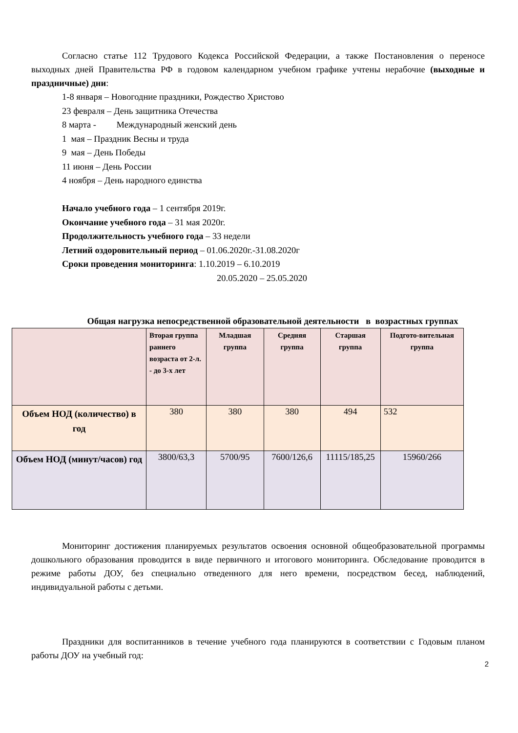Согласно статье 112 Трудового Кодекса Российской Федерации, а также Постановления о переносе выходных дней Правительства РФ в годовом календарном учебном графике учтены нерабочие (выходные и праздничные) дни:
1-8 января – Новогодние праздники, Рождество Христово
23 февраля – День защитника Отечества
8 марта - Международный женский день
1 мая – Праздник Весны и труда
9 мая – День Победы
11 июня – День России
4 ноября – День народного единства
Начало учебного года – 1 сентября 2019г.
Окончание учебного года – 31 мая 2020г.
Продолжительность учебного года – 33 недели
Летний оздоровительный период – 01.06.2020г.-31.08.2020г
Сроки проведения мониторинга: 1.10.2019 – 6.10.2019
20.05.2020 – 25.05.2020
Общая нагрузка непосредственной образовательной деятельности в возрастных группах
| | Вторая группа раннего возраста от 2-л. - до 3-х лет | Младшая группа | Средняя группа | Старшая группа | Подгото-вительная группа |
| --- | --- | --- | --- | --- | --- |
| Объем НОД (количество) в год | 380 | 380 | 380 | 494 | 532 |
| Объем НОД (минут/часов) год | 3800/63,3 | 5700/95 | 7600/126,6 | 11115/185,25 | 15960/266 |
Мониторинг достижения планируемых результатов освоения основной общеобразовательной программы дошкольного образования проводится в виде первичного и итогового мониторинга. Обследование проводится в режиме работы ДОУ, без специально отведенного для него времени, посредством бесед, наблюдений, индивидуальной работы с детьми.
Праздники для воспитанников в течение учебного года планируются в соответствии с Годовым планом работы ДОУ на учебный год:
2